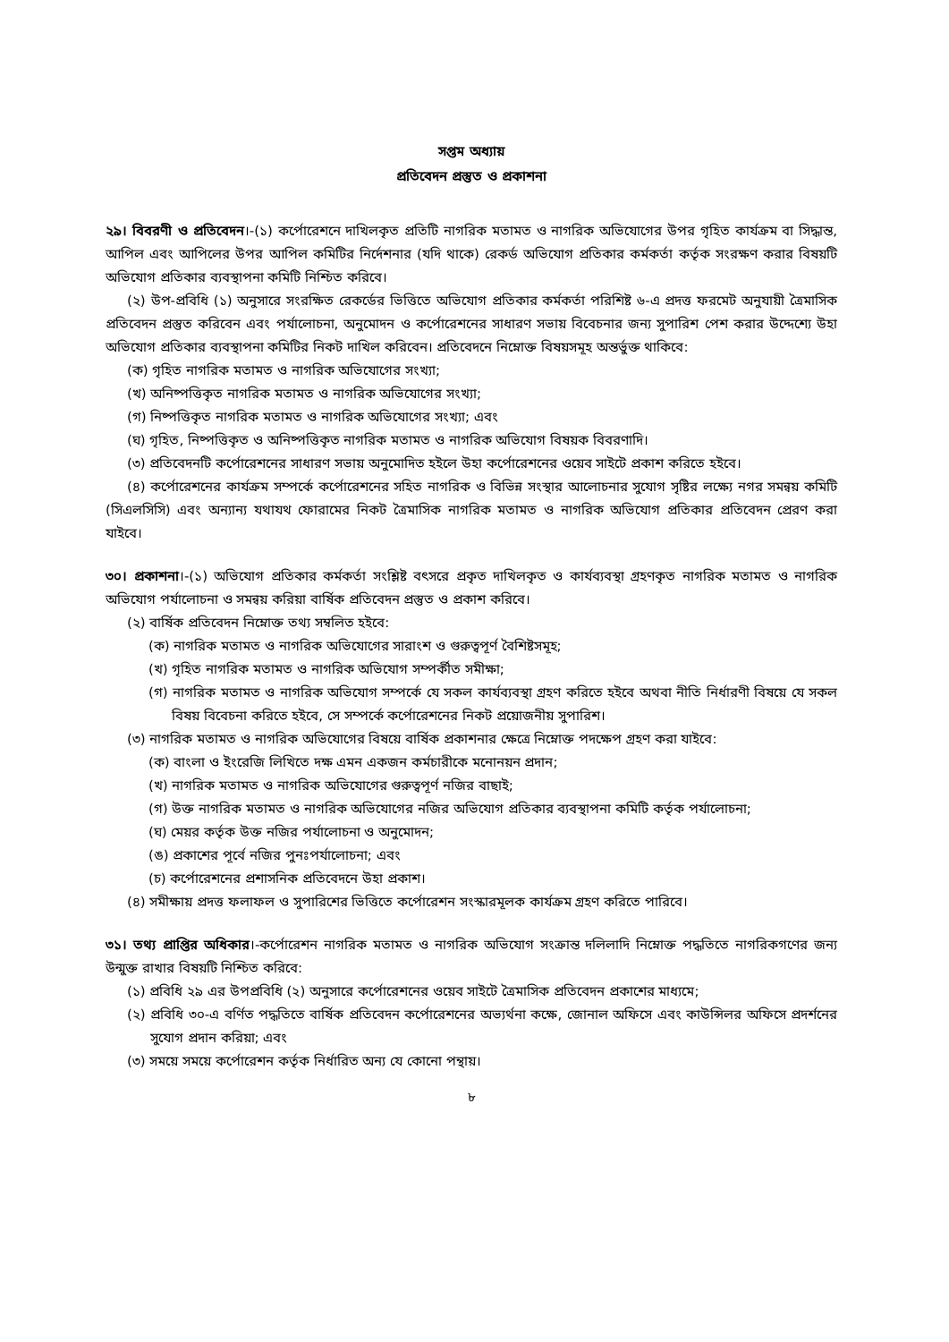সপ্তম অধ্যায়
প্রতিবেদন প্রস্তুত ও প্রকাশনা
২৯। বিবরণী ও প্রতিবেদন।-(১) কর্পোরেশনে দাখিলকৃত প্রতিটি নাগরিক মতামত ও নাগরিক অভিযোগের উপর গৃহিত কার্যক্রম বা সিদ্ধান্ত, আপিল এবং আপিলের উপর আপিল কমিটির নির্দেশনার (যদি থাকে) রেকর্ড অভিযোগ প্রতিকার কর্মকর্তা কর্তৃক সংরক্ষণ করার বিষয়টি অভিযোগ প্রতিকার ব্যবস্থাপনা কমিটি নিশ্চিত করিবে।
(২) উপ-প্রবিধি (১) অনুসারে সংরক্ষিত রেকর্ডের ভিত্তিতে অভিযোগ প্রতিকার কর্মকর্তা পরিশিষ্ট ৬-এ প্রদত্ত ফরমেট অনুযায়ী ত্রৈমাসিক প্রতিবেদন প্রস্তুত করিবেন এবং পর্যালোচনা, অনুমোদন ও কর্পোরেশনের সাধারণ সভায় বিবেচনার জন্য সুপারিশ পেশ করার উদ্দেশ্যে উহা অভিযোগ প্রতিকার ব্যবস্থাপনা কমিটির নিকট দাখিল করিবেন। প্রতিবেদনে নিম্নোক্ত বিষয়সমূহ অন্তর্ভুক্ত থাকিবে:
(ক) গৃহিত নাগরিক মতামত ও নাগরিক অভিযোগের সংখ্যা;
(খ) অনিষ্পত্তিকৃত নাগরিক মতামত ও নাগরিক অভিযোগের সংখ্যা;
(গ) নিষ্পত্তিকৃত নাগরিক মতামত ও নাগরিক অভিযোগের সংখ্যা; এবং
(ঘ) গৃহিত, নিষ্পত্তিকৃত ও অনিষ্পত্তিকৃত নাগরিক মতামত ও নাগরিক অভিযোগ বিষয়ক বিবরণাদি।
(৩) প্রতিবেদনটি কর্পোরেশনের সাধারণ সভায় অনুমোদিত হইলে উহা কর্পোরেশনের ওয়েব সাইটে প্রকাশ করিতে হইবে।
(৪) কর্পোরেশনের কার্যক্রম সম্পর্কে কর্পোরেশনের সহিত নাগরিক ও বিভিন্ন সংস্থার আলোচনার সুযোগ সৃষ্টির লক্ষ্যে নগর সমন্বয় কমিটি (সিএলসিসি) এবং অন্যান্য যথাযথ ফোরামের নিকট ত্রৈমাসিক নাগরিক মতামত ও নাগরিক অভিযোগ প্রতিকার প্রতিবেদন প্রেরণ করা যাইবে।
৩০। প্রকাশনা।-(১) অভিযোগ প্রতিকার কর্মকর্তা সংশ্লিষ্ট বৎসরে প্রকৃত দাখিলকৃত ও কার্যব্যবস্থা গ্রহণকৃত নাগরিক মতামত ও নাগরিক অভিযোগ পর্যালোচনা ও সমন্বয় করিয়া বার্ষিক প্রতিবেদন প্রস্তুত ও প্রকাশ করিবে।
(২) বার্ষিক প্রতিবেদন নিম্নোক্ত তথ্য সম্বলিত হইবে:
(ক) নাগরিক মতামত ও নাগরিক অভিযোগের সারাংশ ও গুরুত্বপূর্ণ বৈশিষ্টসমূহ;
(খ) গৃহিত নাগরিক মতামত ও নাগরিক অভিযোগ সম্পর্কীত সমীক্ষা;
(গ) নাগরিক মতামত ও নাগরিক অভিযোগ সম্পর্কে যে সকল কার্যব্যবস্থা গ্রহণ করিতে হইবে অথবা নীতি নির্ধারণী বিষয়ে যে সকল বিষয় বিবেচনা করিতে হইবে, সে সম্পর্কে কর্পোরেশনের নিকট প্রয়োজনীয় সুপারিশ।
(৩) নাগরিক মতামত ও নাগরিক অভিযোগের বিষয়ে বার্ষিক প্রকাশনার ক্ষেত্রে নিম্নোক্ত পদক্ষেপ গ্রহণ করা যাইবে:
(ক) বাংলা ও ইংরেজি লিখিতে দক্ষ এমন একজন কর্মচারীকে মনোনয়ন প্রদান;
(খ) নাগরিক মতামত ও নাগরিক অভিযোগের গুরুত্বপূর্ণ নজির বাছাই;
(গ) উক্ত নাগরিক মতামত ও নাগরিক অভিযোগের নজির অভিযোগ প্রতিকার ব্যবস্থাপনা কমিটি কর্তৃক পর্যালোচনা;
(ঘ) মেয়র কর্তৃক উক্ত নজির পর্যালোচনা ও অনুমোদন;
(ঙ) প্রকাশের পূর্বে নজির পুনঃপর্যালোচনা; এবং
(চ) কর্পোরেশনের প্রশাসনিক প্রতিবেদনে উহা প্রকাশ।
(৪) সমীক্ষায় প্রদত্ত ফলাফল ও সুপারিশের ভিত্তিতে কর্পোরেশন সংস্কারমূলক কার্যক্রম গ্রহণ করিতে পারিবে।
৩১। তথ্য প্রাপ্তির অধিকার।-কর্পোরেশন নাগরিক মতামত ও নাগরিক অভিযোগ সংক্রান্ত দলিলাদি নিম্নোক্ত পদ্ধতিতে নাগরিকগণের জন্য উন্মুক্ত রাখার বিষয়টি নিশ্চিত করিবে:
(১) প্রবিধি ২৯ এর উপপ্রবিধি (২) অনুসারে কর্পোরেশনের ওয়েব সাইটে ত্রৈমাসিক প্রতিবেদন প্রকাশের মাধ্যমে;
(২) প্রবিধি ৩০-এ বর্ণিত পদ্ধতিতে বার্ষিক প্রতিবেদন কর্পোরেশনের অভ্যর্থনা কক্ষে, জোনাল অফিসে এবং কাউন্সিলর অফিসে প্রদর্শনের সুযোগ প্রদান করিয়া; এবং
(৩) সময়ে সময়ে কর্পোরেশন কর্তৃক নির্ধারিত অন্য যে কোনো পন্থায়।
৮